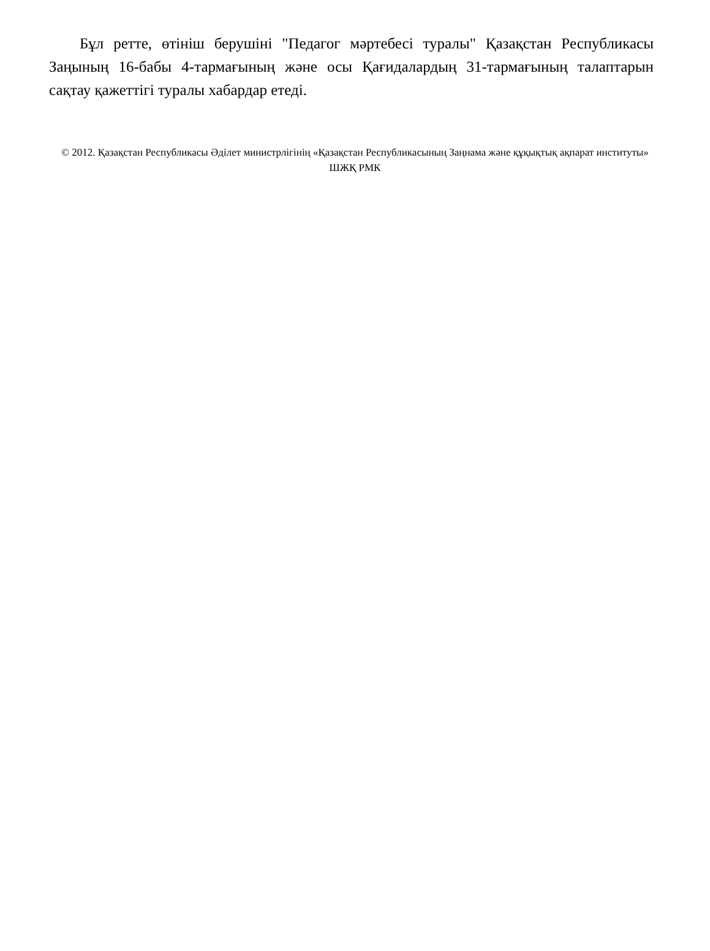Бұл ретте, өтініш берушіні "Педагог мәртебесі туралы" Қазақстан Республикасы Заңының 16-бабы 4-тармағының және осы Қағидалардың 31-тармағының талаптарын сақтау қажеттігі туралы хабардар етеді.
© 2012. Қазақстан Республикасы Әділет министрлігінің «Қазақстан Республикасының Заңнама және құқықтық ақпарат институты» ШЖҚ РМК